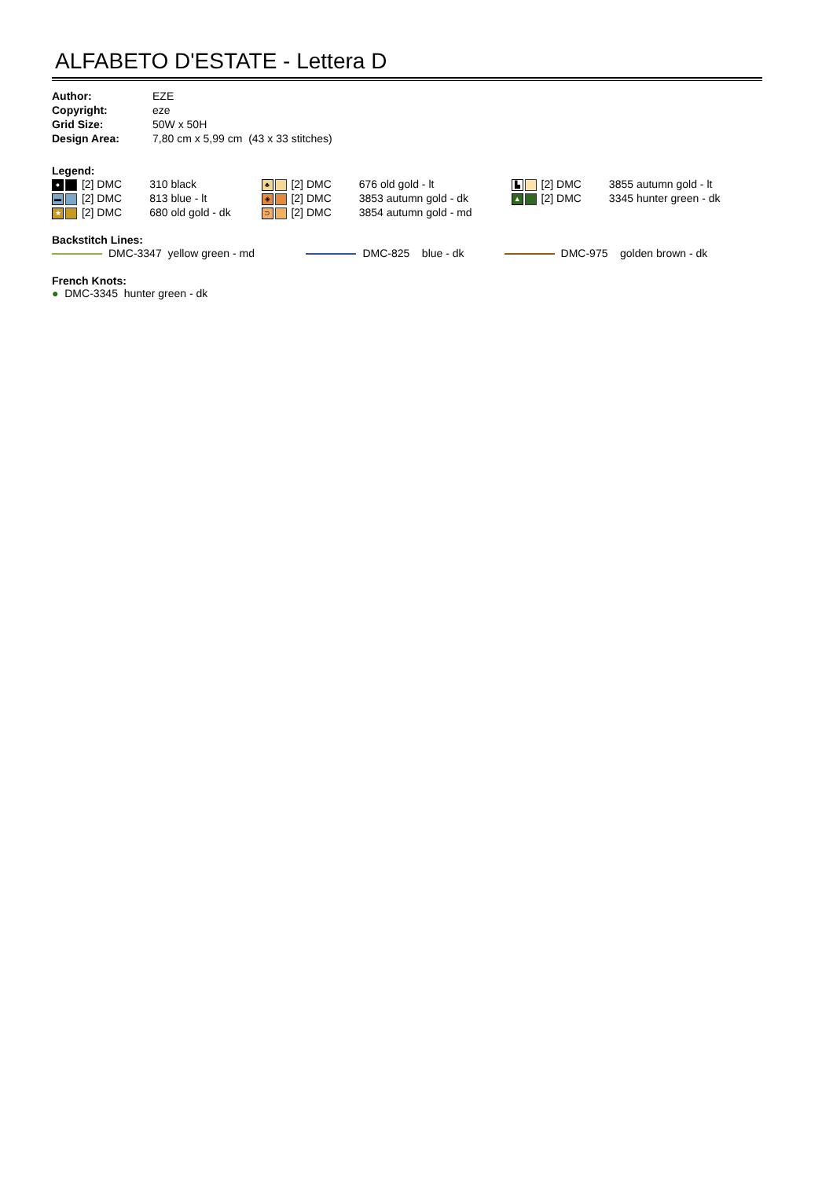ALFABETO D'ESTATE - Lettera D
| Author: | EZE |
| Copyright: | eze |
| Grid Size: | 50W x 50H |
| Design Area: | 7,80 cm x 5,99 cm (43 x 33 stitches) |
Legend:
| ● [2] DMC | 310 black | ♣ [2] DMC | 676 old gold - lt | ▙ [2] DMC | 3855 autumn gold - lt |
| ▬ [2] DMC | 813 blue - lt | ◈ [2] DMC | 3853 autumn gold - dk | ▲ [2] DMC | 3345 hunter green - dk |
| ★ [2] DMC | 680 old gold - dk | ⊃ [2] DMC | 3854 autumn gold - md | | |
Backstitch Lines:
| DMC-3347 yellow green - md | DMC-825 blue - dk | DMC-975 golden brown - dk |
French Knots:
● DMC-3345 hunter green - dk